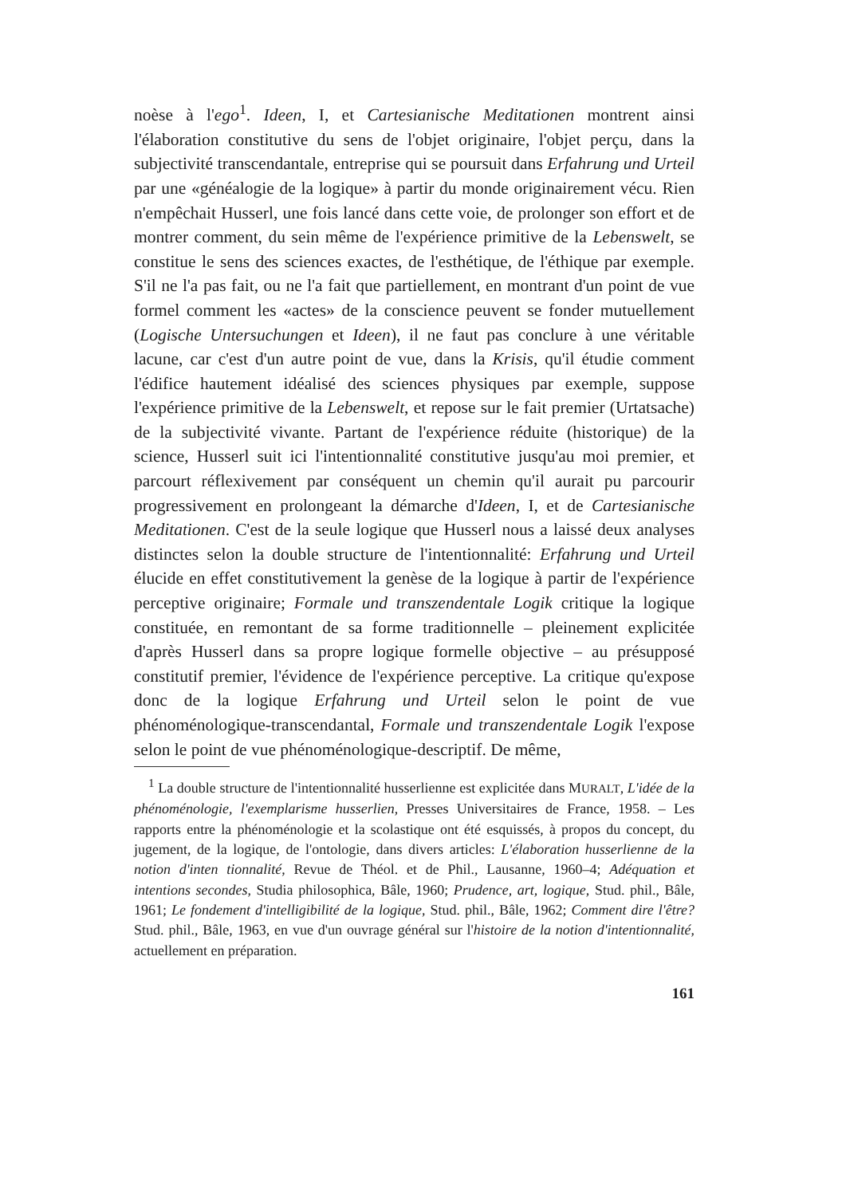noèse à l'ego<sup>1</sup>. Ideen, I, et Cartesianische Meditationen montrent ainsi l'élaboration constitutive du sens de l'objet originaire, l'objet perçu, dans la subjectivité transcendantale, entreprise qui se poursuit dans Erfahrung und Urteil par une «généalogie de la logique» à partir du monde originairement vécu. Rien n'empêchait Husserl, une fois lancé dans cette voie, de prolonger son effort et de montrer comment, du sein même de l'expérience primitive de la Lebenswelt, se constitue le sens des sciences exactes, de l'esthétique, de l'éthique par exemple. S'il ne l'a pas fait, ou ne l'a fait que partiellement, en montrant d'un point de vue formel comment les «actes» de la conscience peuvent se fonder mutuellement (Logische Untersuchungen et Ideen), il ne faut pas conclure à une véritable lacune, car c'est d'un autre point de vue, dans la Krisis, qu'il étudie comment l'édifice hautement idéalisé des sciences physiques par exemple, suppose l'expérience primitive de la Lebenswelt, et repose sur le fait premier (Urtatsache) de la subjectivité vivante. Partant de l'expérience réduite (historique) de la science, Husserl suit ici l'intentionnalité constitutive jusqu'au moi premier, et parcourt réflexivement par conséquent un chemin qu'il aurait pu parcourir progressivement en prolongeant la démarche d'Ideen, I, et de Cartesianische Meditationen. C'est de la seule logique que Husserl nous a laissé deux analyses distinctes selon la double structure de l'intentionnalité: Erfahrung und Urteil élucide en effet constitutivement la genèse de la logique à partir de l'expérience perceptive originaire; Formale und transzendentale Logik critique la logique constituée, en remontant de sa forme traditionnelle – pleinement explicitée d'après Husserl dans sa propre logique formelle objective – au présupposé constitutif premier, l'évidence de l'expérience perceptive. La critique qu'expose donc de la logique Erfahrung und Urteil selon le point de vue phénoménologique-transcendantal, Formale und transzendentale Logik l'expose selon le point de vue phénoménologique-descriptif. De même,
<sup>1</sup> La double structure de l'intentionnalité husserlienne est explicitée dans MURALT, L'idée de la phénoménologie, l'exemplarisme husserlien, Presses Universitaires de France, 1958. – Les rapports entre la phénoménologie et la scolastique ont été esquissés, à propos du concept, du jugement, de la logique, de l'ontologie, dans divers articles: L'élaboration husserlienne de la notion d'inten tionnalité, Revue de Théol. et de Phil., Lausanne, 1960–4; Adéquation et intentions secondes, Studia philosophica, Bâle, 1960; Prudence, art, logique, Stud. phil., Bâle, 1961; Le fondement d'intelligibilité de la logique, Stud. phil., Bâle, 1962; Comment dire l'être? Stud. phil., Bâle, 1963, en vue d'un ouvrage général sur l'histoire de la notion d'intentionnalité, actuellement en préparation.
161